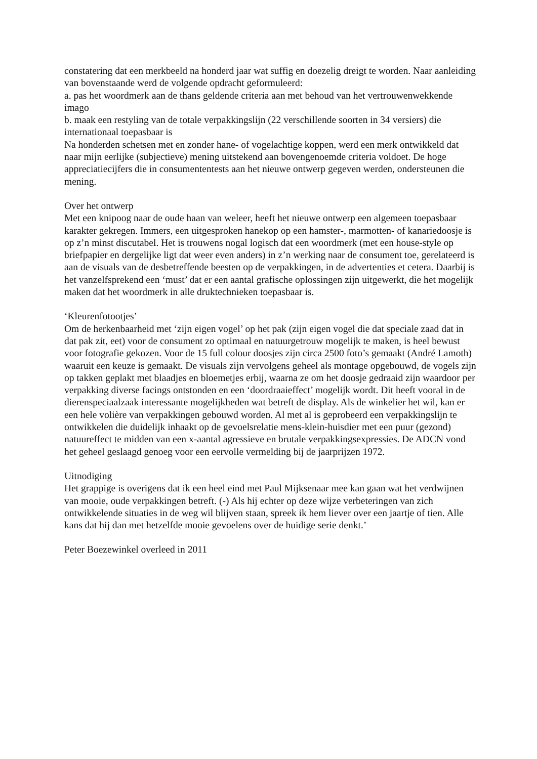constatering dat een merkbeeld na honderd jaar wat suffig en doezelig dreigt te worden. Naar aanleiding van bovenstaande werd de volgende opdracht geformuleerd:
a. pas het woordmerk aan de thans geldende criteria aan met behoud van het vertrouwenwekkende imago
b. maak een restyling van de totale verpakkingslijn (22 verschillende soorten in 34 versiers) die internationaal toepasbaar is
Na honderden schetsen met en zonder hane- of vogelachtige koppen, werd een merk ontwikkeld dat naar mijn eerlijke (subjectieve) mening uitstekend aan bovengenoemde criteria voldoet. De hoge appreciatiecijfers die in consumententests aan het nieuwe ontwerp gegeven werden, ondersteunen die mening.
Over het ontwerp
Met een knipoog naar de oude haan van weleer, heeft het nieuwe ontwerp een algemeen toepasbaar karakter gekregen. Immers, een uitgesproken hanekop op een hamster-, marmotten- of kanariedoosje is op z’n minst discutabel. Het is trouwens nogal logisch dat een woordmerk (met een house-style op briefpapier en dergelijke ligt dat weer even anders) in z’n werking naar de consument toe, gerelateerd is aan de visuals van de desbetreffende beesten op de verpakkingen, in de advertenties et cetera. Daarbij is het vanzelfsprekend een ‘must’ dat er een aantal grafische oplossingen zijn uitgewerkt, die het mogelijk maken dat het woordmerk in alle druktechnieken toepasbaar is.
‘Kleurenfotootjes’
Om de herkenbaarheid met ‘zijn eigen vogel’ op het pak (zijn eigen vogel die dat speciale zaad dat in dat pak zit, eet) voor de consument zo optimaal en natuurgetrouw mogelijk te maken, is heel bewust voor fotografie gekozen. Voor de 15 full colour doosjes zijn circa 2500 foto’s gemaakt (André Lamoth) waaruit een keuze is gemaakt. De visuals zijn vervolgens geheel als montage opgebouwd, de vogels zijn op takken geplakt met blaadjes en bloemetjes erbij, waarna ze om het doosje gedraaid zijn waardoor per verpakking diverse facings ontstonden en een ‘doordraaieffect’ mogelijk wordt. Dit heeft vooral in de dierenspeciaalzaak interessante mogelijkheden wat betreft de display. Als de winkelier het wil, kan er een hele volière van verpakkingen gebouwd worden. Al met al is geprobeerd een verpakkingslijn te ontwikkelen die duidelijk inhaakt op de gevoelsrelatie mens-klein-huisdier met een puur (gezond) natuureffect te midden van een x-aantal agressieve en brutale verpakkingsexpressies. De ADCN vond het geheel geslaagd genoeg voor een eervolle vermelding bij de jaarprijzen 1972.
Uitnodiging
Het grappige is overigens dat ik een heel eind met Paul Mijksenaar mee kan gaan wat het verdwijnen van mooie, oude verpakkingen betreft. (-) Als hij echter op deze wijze verbeteringen van zich ontwikkelende situaties in de weg wil blijven staan, spreek ik hem liever over een jaartje of tien. Alle kans dat hij dan met hetzelfde mooie gevoelens over de huidige serie denkt.’
Peter Boezewinkel overleed in 2011